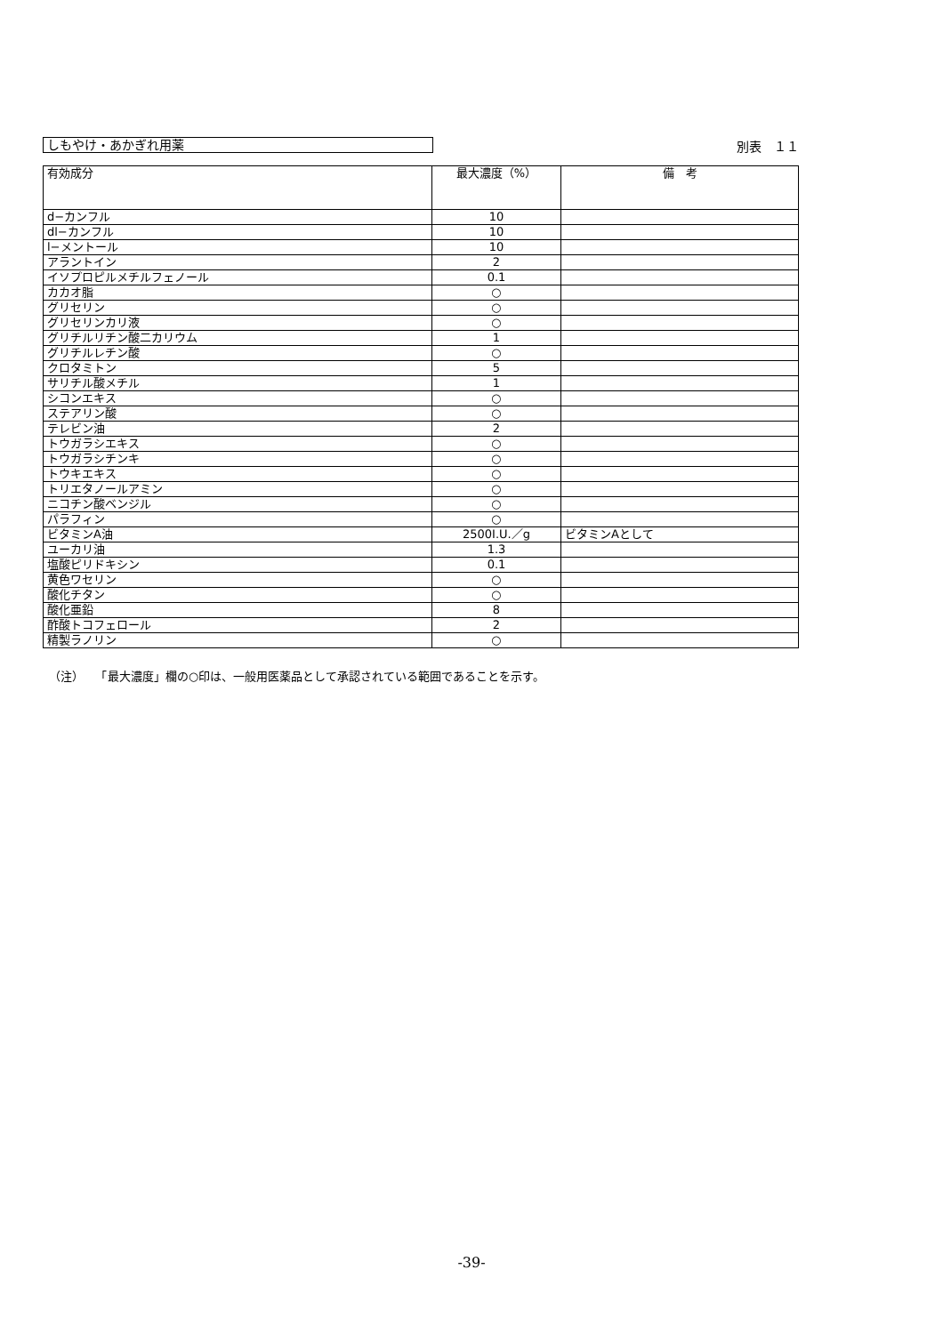しもやけ・あかぎれ用薬
別表　１１
| 有効成分 | 最大濃度（%） | 備 考 |
| --- | --- | --- |
| d−カンフル | 10 | |
| dl−カンフル | 10 | |
| l−メントール | 10 | |
| アラントイン | 2 | |
| イソプロピルメチルフェノール | 0.1 | |
| カカオ脂 | ○ | |
| グリセリン | ○ | |
| グリセリンカリ液 | ○ | |
| グリチルリチン酸二カリウム | 1 | |
| グリチルレチン酸 | ○ | |
| クロタミトン | 5 | |
| サリチル酸メチル | 1 | |
| シコンエキス | ○ | |
| ステアリン酸 | ○ | |
| テレビン油 | 2 | |
| トウガラシエキス | ○ | |
| トウガラシチンキ | ○ | |
| トウキエキス | ○ | |
| トリエタノールアミン | ○ | |
| ニコチン酸ベンジル | ○ | |
| パラフィン | ○ | |
| ビタミンA油 | 2500I.U.／g | ビタミンAとして |
| ユーカリ油 | 1.3 | |
| 塩酸ピリドキシン | 0.1 | |
| 黄色ワセリン | ○ | |
| 酸化チタン | ○ | |
| 酸化亜鉛 | 8 | |
| 酢酸トコフェロール | 2 | |
| 精製ラノリン | ○ | |
（注）　　「最大濃度」欄の○印は、一般用医薬品として承認されている範囲であることを示す。
-39-